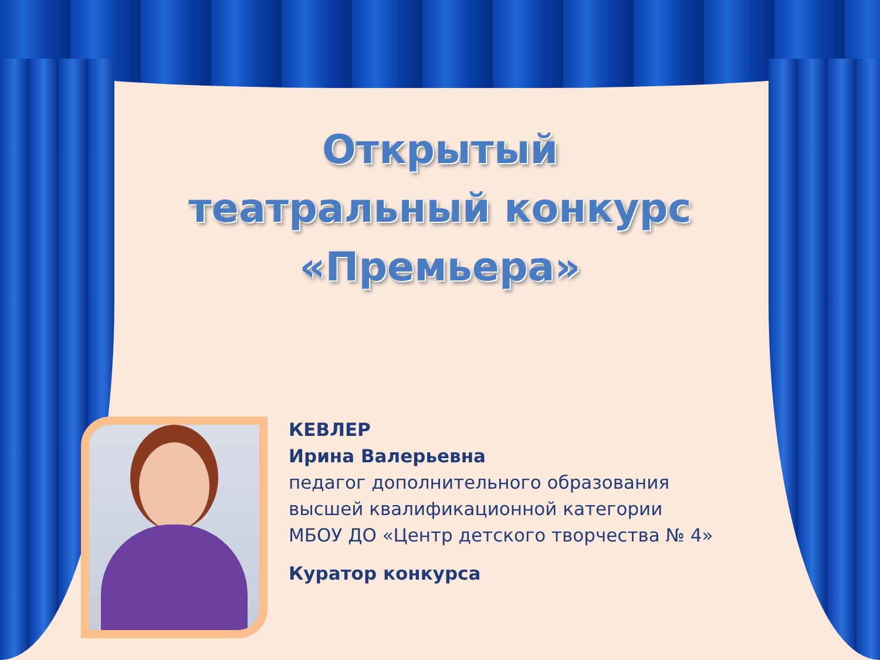Открытый
театральный конкурс
«Премьера»
КЕВЛЕР
Ирина Валерьевна
педагог дополнительного образования
высшей квалификационной категории
МБОУ ДО «Центр детского творчества № 4»
Куратор конкурса